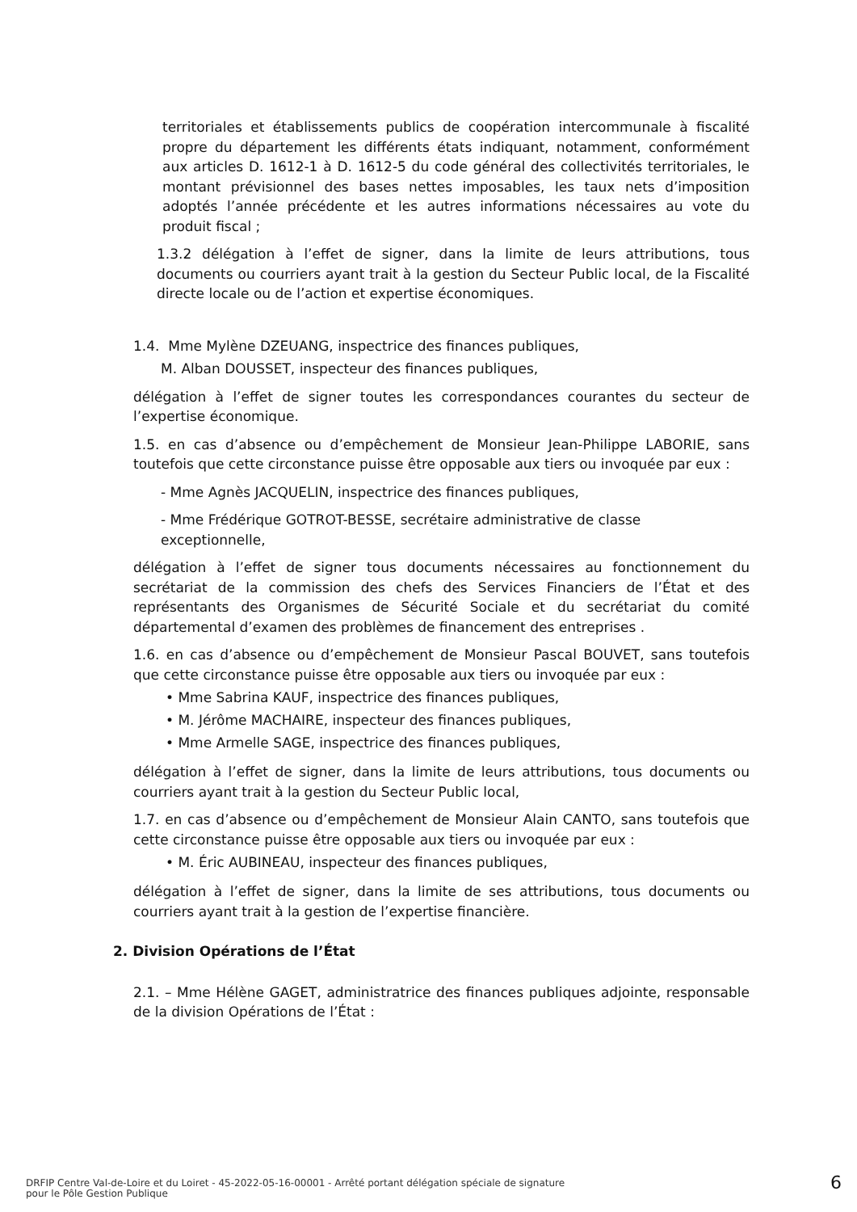territoriales et établissements publics de coopération intercommunale à fiscalité propre du département les différents états indiquant, notamment, conformément aux articles D. 1612-1 à D. 1612-5 du code général des collectivités territoriales, le montant prévisionnel des bases nettes imposables, les taux nets d’imposition adoptés l’année précédente et les autres informations nécessaires au vote du produit fiscal ;
1.3.2 délégation à l’effet de signer, dans la limite de leurs attributions, tous documents ou courriers ayant trait à la gestion du Secteur Public local, de la Fiscalité directe locale ou de l’action et expertise économiques.
1.4. Mme Mylène DZEUANG, inspectrice des finances publiques,
M. Alban DOUSSET, inspecteur des finances publiques,
délégation à l’effet de signer toutes les correspondances courantes du secteur de l’expertise économique.
1.5. en cas d’absence ou d’empêchement de Monsieur Jean-Philippe LABORIE, sans toutefois que cette circonstance puisse être opposable aux tiers ou invoquée par eux :
- Mme Agnès JACQUELIN, inspectrice des finances publiques,
- Mme Frédérique GOTROT-BESSE, secrétaire administrative de classe exceptionnelle,
délégation à l’effet de signer tous documents nécessaires au fonctionnement du secrétariat de la commission des chefs des Services Financiers de l’État et des représentants des Organismes de Sécurité Sociale et du secrétariat du comité départemental d’examen des problèmes de financement des entreprises .
1.6. en cas d’absence ou d’empêchement de Monsieur Pascal BOUVET, sans toutefois que cette circonstance puisse être opposable aux tiers ou invoquée par eux :
• Mme Sabrina KAUF, inspectrice des finances publiques,
• M. Jérôme MACHAIRE, inspecteur des finances publiques,
• Mme Armelle SAGE, inspectrice des finances publiques,
délégation à l’effet de signer, dans la limite de leurs attributions, tous documents ou courriers ayant trait à la gestion du Secteur Public local,
1.7. en cas d’absence ou d’empêchement de Monsieur Alain CANTO, sans toutefois que cette circonstance puisse être opposable aux tiers ou invoquée par eux :
• M. Éric AUBINEAU, inspecteur des finances publiques,
délégation à l’effet de signer, dans la limite de ses attributions, tous documents ou courriers ayant trait à la gestion de l’expertise financière.
2. Division Opérations de l’État
2.1. – Mme Hélène GAGET, administratrice des finances publiques adjointe, responsable de la division Opérations de l’État :
DRFIP Centre Val-de-Loire et du Loiret - 45-2022-05-16-00001 - Arrêté portant délégation spéciale de signature
pour le Pôle Gestion Publique
6